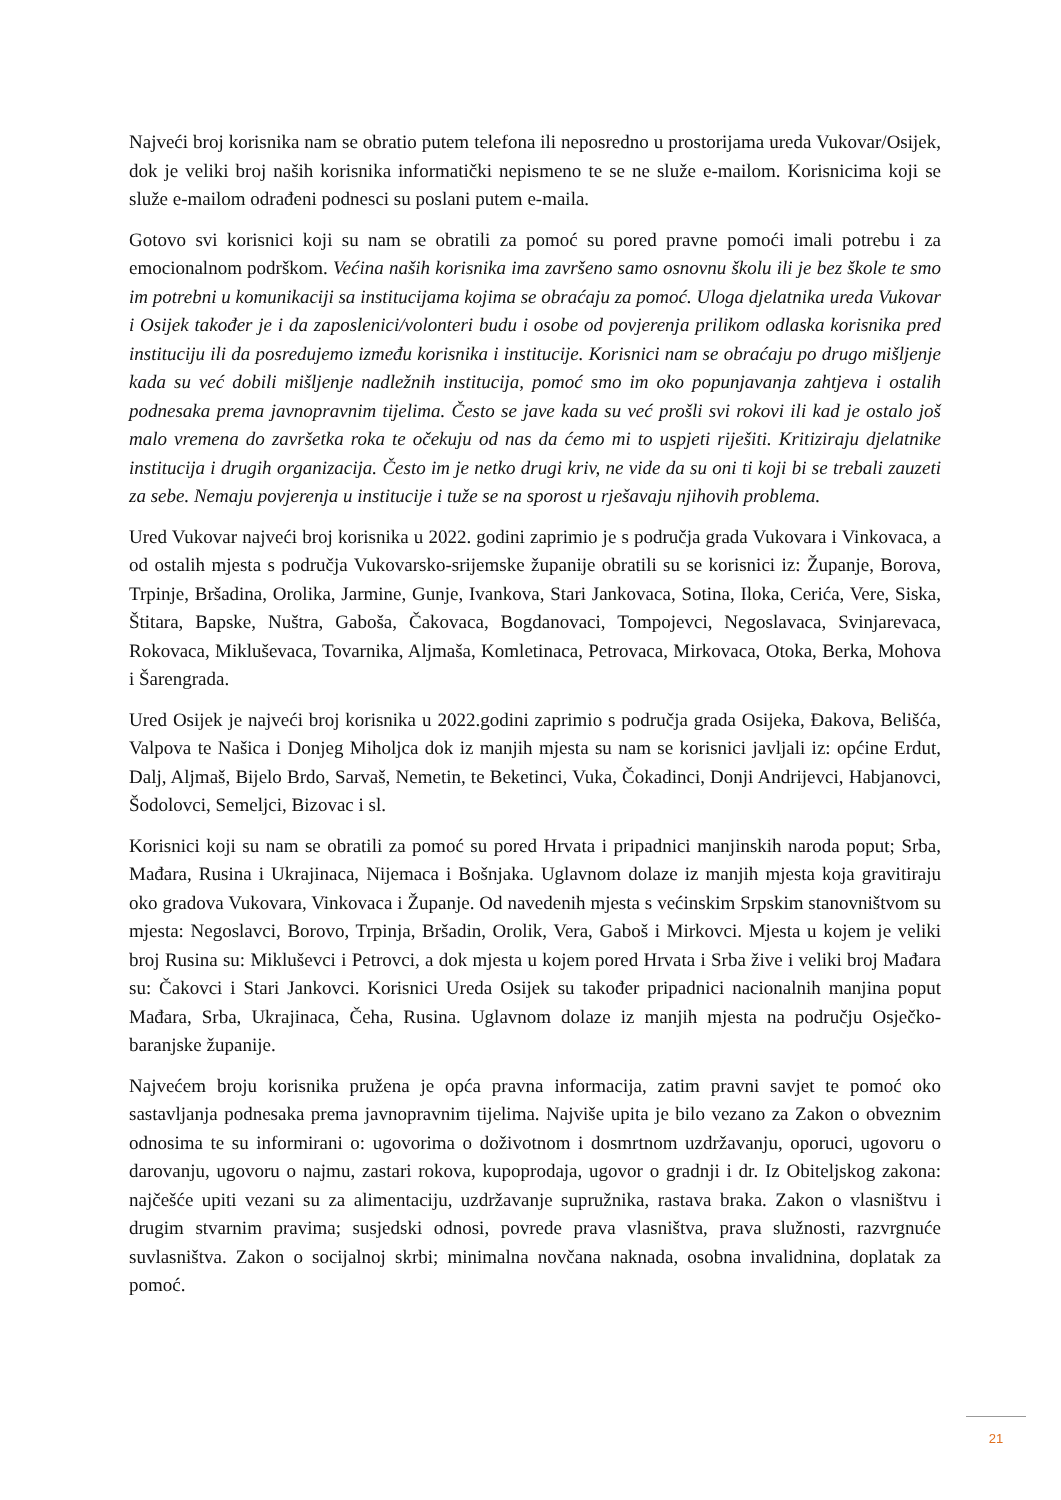Najveći broj korisnika nam se obratio putem telefona ili neposredno u prostorijama ureda Vukovar/Osijek, dok je veliki broj naših korisnika informatički nepismeno te se ne služe e-mailom. Korisnicima koji se služe e-mailom odrađeni podnesci su poslani putem e-maila.
Gotovo svi korisnici koji su nam se obratili za pomoć su pored pravne pomoći imali potrebu i za emocionalnom podrškom. Većina naših korisnika ima završeno samo osnovnu školu ili je bez škole te smo im potrebni u komunikaciji sa institucijama kojima se obraćaju za pomoć. Uloga djelatnika ureda Vukovar i Osijek također je i da zaposlenici/volonteri budu i osobe od povjerenja prilikom odlaska korisnika pred instituciju ili da posredujemo između korisnika i institucije. Korisnici nam se obraćaju po drugo mišljenje kada su već dobili mišljenje nadležnih institucija, pomoć smo im oko popunjavanja zahtjeva i ostalih podnesaka prema javnopravnim tijelima. Često se jave kada su već prošli svi rokovi ili kad je ostalo još malo vremena do završetka roka te očekuju od nas da ćemo mi to uspjeti riješiti. Kritiziraju djelatnike institucija i drugih organizacija. Često im je netko drugi kriv, ne vide da su oni ti koji bi se trebali zauzeti za sebe. Nemaju povjerenja u institucije i tuže se na sporost u rješavaju njihovih problema.
Ured Vukovar najveći broj korisnika u 2022. godini zaprimio je s područja grada Vukovara i Vinkovaca, a od ostalih mjesta s područja Vukovarsko-srijemske županije obratili su se korisnici iz: Županje, Borova, Trpinje, Bršadina, Orolika, Jarmine, Gunje, Ivankova, Stari Jankovaca, Sotina, Iloka, Cerića, Vere, Siska, Štitara, Bapske, Nuštra, Gaboša, Čakovaca, Bogdanovaci, Tompojevci, Negoslavaca, Svinjarevaca, Rokovaca, Mikluševaca, Tovarnika, Aljmaša, Komletinaca, Petrovaca, Mirkovaca, Otoka, Berka, Mohova i Šarengrada.
Ured Osijek je najveći broj korisnika u 2022.godini zaprimio s područja grada Osijeka, Đakova, Belišća, Valpova te Našica i Donjeg Miholjca dok iz manjih mjesta su nam se korisnici javljali iz: općine Erdut, Dalj, Aljmaš, Bijelo Brdo, Sarvaš, Nemetin, te Beketinci, Vuka, Čokadinci, Donji Andrijevci, Habjanovci, Šodolovci, Semeljci, Bizovac i sl.
Korisnici koji su nam se obratili za pomoć su pored Hrvata i pripadnici manjinskih naroda poput; Srba, Mađara, Rusina i Ukrajinaca, Nijemaca i Bošnjaka. Uglavnom dolaze iz manjih mjesta koja gravitiraju oko gradova Vukovara, Vinkovaca i Županje. Od navedenih mjesta s većinskim Srpskim stanovništvom su mjesta: Negoslavci, Borovo, Trpinja, Bršadin, Orolik, Vera, Gaboš i Mirkovci. Mjesta u kojem je veliki broj Rusina su: Mikluševci i Petrovci, a dok mjesta u kojem pored Hrvata i Srba žive i veliki broj Mađara su: Čakovci i Stari Jankovci. Korisnici Ureda Osijek su također pripadnici nacionalnih manjina poput Mađara, Srba, Ukrajinaca, Čeha, Rusina. Uglavnom dolaze iz manjih mjesta na području Osječko-baranjske županije.
Najvećem broju korisnika pružena je opća pravna informacija, zatim pravni savjet te pomoć oko sastavljanja podnesaka prema javnopravnim tijelima. Najviše upita je bilo vezano za Zakon o obveznim odnosima te su informirani o: ugovorima o doživotnom i dosmrtnom uzdržavanju, oporuci, ugovoru o darovanju, ugovoru o najmu, zastari rokova, kupoprodaja, ugovor o gradnji i dr. Iz Obiteljskog zakona: najčešće upiti vezani su za alimentaciju, uzdržavanje supružnika, rastava braka. Zakon o vlasništvu i drugim stvarnim pravima; susjedski odnosi, povrede prava vlasništva, prava služnosti, razvrgnuće suvlasništva. Zakon o socijalnoj skrbi; minimalna novčana naknada, osobna invalidnina, doplatak za pomoć.
21